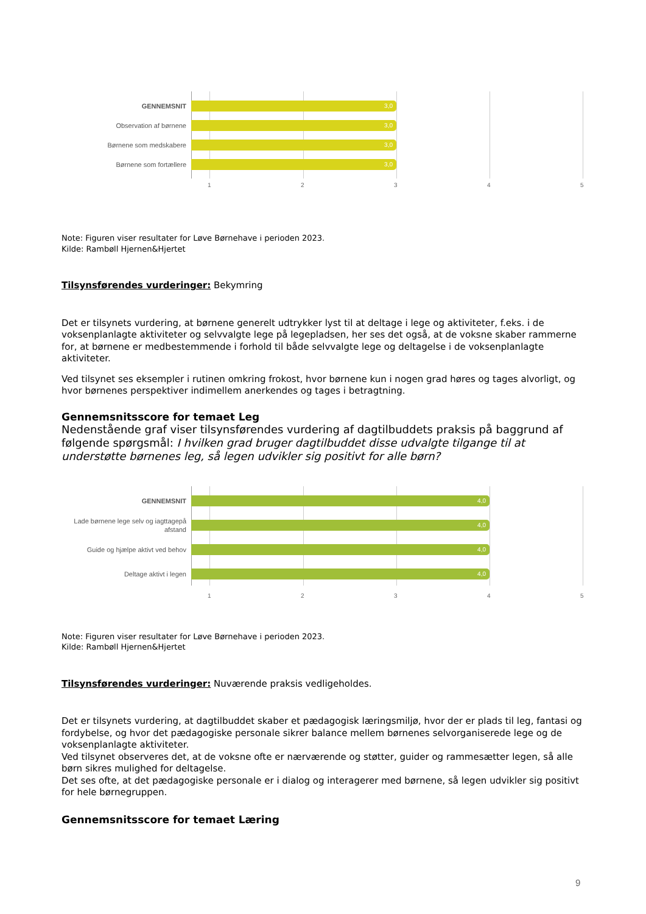GENNEMSNIT
3,0
Observation af børnene
3,0
Børnene som medskabere
3,0
Børnene som fortællere
3,0
1 2 3 4 5
Note: Figuren viser resultater for Løve Børnehave i perioden 2023.
Kilde: Rambøll Hjernen&Hjertet
Tilsynsførendes vurderinger: Bekymring
Det er tilsynets vurdering, at børnene generelt udtrykker lyst til at deltage i lege og aktiviteter, f.eks. i de voksenplanlagte aktiviteter og selvvalgte lege på legepladsen, her ses det også, at de voksne skaber rammerne for, at børnene er medbestemmende i forhold til både selvvalgte lege og deltagelse i de voksenplanlagte aktiviteter.
Ved tilsynet ses eksempler i rutinen omkring frokost, hvor børnene kun i nogen grad høres og tages alvorligt, og hvor børnenes perspektiver indimellem anerkendes og tages i betragtning.
Gennemsnitsscore for temaet Leg
Nedenstående graf viser tilsynsførendes vurdering af dagtilbuddets praksis på baggrund af følgende spørgsmål: I hvilken grad bruger dagtilbuddet disse udvalgte tilgange til at understøtte børnenes leg, så legen udvikler sig positivt for alle børn?
GENNEMSNIT
4,0
Lade børnene lege selv og iagttagepå afstand
4,0
Guide og hjælpe aktivt ved behov
4,0
Deltage aktivt i legen
4,0
1 2 3 4 5
Note: Figuren viser resultater for Løve Børnehave i perioden 2023.
Kilde: Rambøll Hjernen&Hjertet
Tilsynsførendes vurderinger: Nuværende praksis vedligeholdes.
Det er tilsynets vurdering, at dagtilbuddet skaber et pædagogisk læringsmiljø, hvor der er plads til leg, fantasi og fordybelse, og hvor det pædagogiske personale sikrer balance mellem børnenes selvorganiserede lege og de voksenplanlagte aktiviteter.
Ved tilsynet observeres det, at de voksne ofte er nærværende og støtter, guider og rammesætter legen, så alle børn sikres mulighed for deltagelse.
Det ses ofte, at det pædagogiske personale er i dialog og interagerer med børnene, så legen udvikler sig positivt for hele børnegruppen.
Gennemsnitsscore for temaet Læring
9